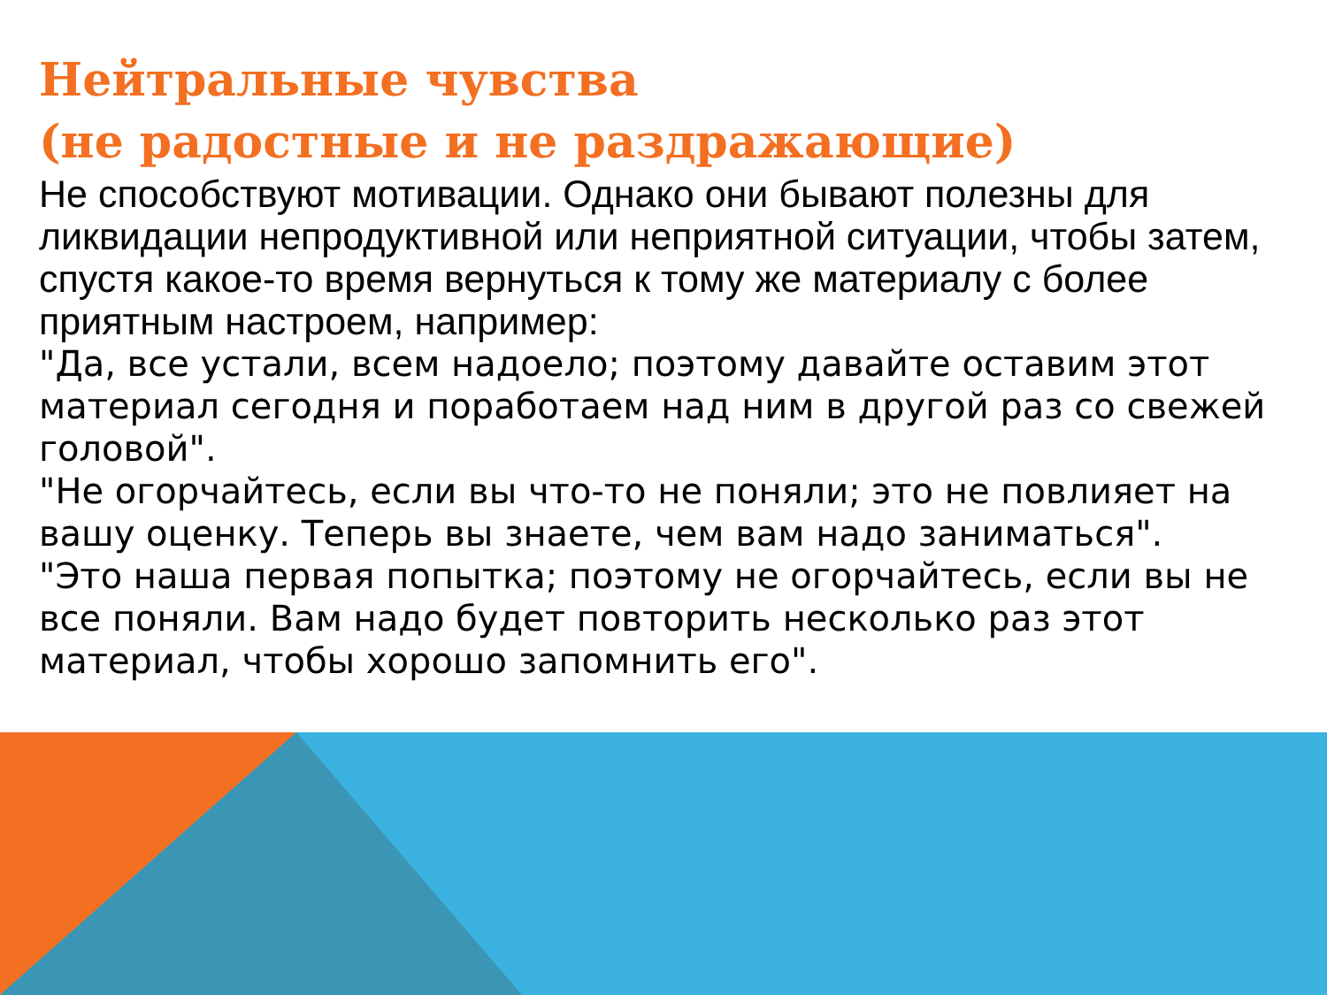Нейтральные чувства
(не радостные и не раздражающие)
Не способствуют мотивации. Однако они бывают полезны для ликвидации непродуктивной или неприятной ситуации, чтобы затем, спустя какое-то время вернуться к тому же материалу с более приятным настроем, например:
"Да, все устали, всем надоело; поэтому давайте оставим этот материал сегодня и поработаем над ним в другой раз со свежей головой".
"Не огорчайтесь, если вы что-то не поняли; это не повлияет на вашу оценку. Теперь вы знаете, чем вам надо заниматься".
"Это наша первая попытка; поэтому не огорчайтесь, если вы не все поняли. Вам надо будет повторить несколько раз этот материал, чтобы хорошо запомнить его".